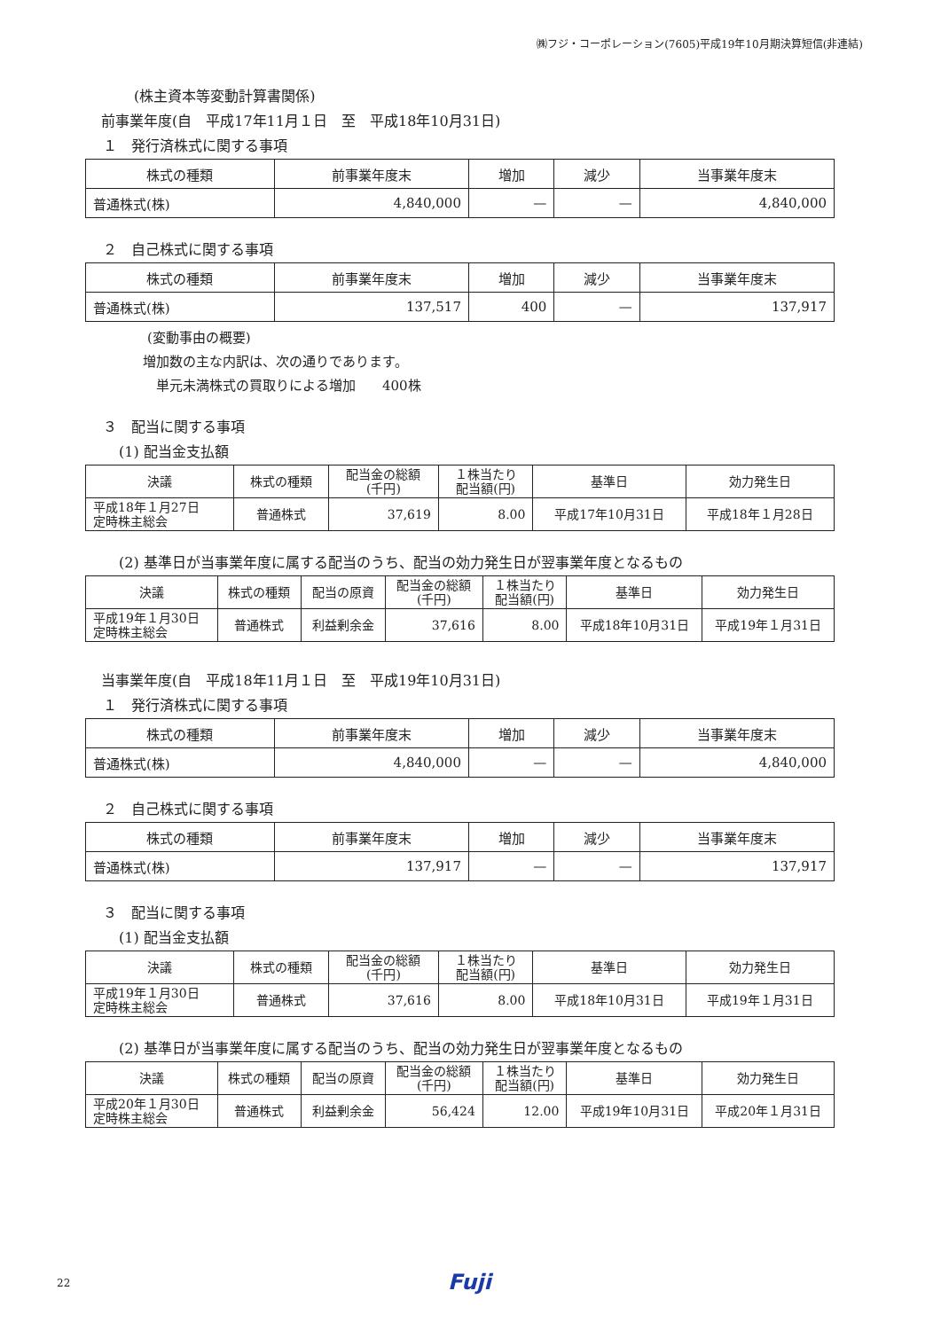㈱フジ・コーポレーション(7605)平成19年10月期決算短信(非連結)
(株主資本等変動計算書関係)
前事業年度(自　平成17年11月１日　至　平成18年10月31日)
１　発行済株式に関する事項
| 株式の種類 | 前事業年度末 | 増加 | 減少 | 当事業年度末 |
| --- | --- | --- | --- | --- |
| 普通株式(株) | 4,840,000 | — | — | 4,840,000 |
２　自己株式に関する事項
| 株式の種類 | 前事業年度末 | 増加 | 減少 | 当事業年度末 |
| --- | --- | --- | --- | --- |
| 普通株式(株) | 137,517 | 400 | — | 137,917 |
(変動事由の概要)
増加数の主な内訳は、次の通りであります。
単元未満株式の買取りによる増加　　400株
３　配当に関する事項
(1) 配当金支払額
| 決議 | 株式の種類 | 配当金の総額 (千円) | １株当たり 配当額(円) | 基準日 | 効力発生日 |
| --- | --- | --- | --- | --- | --- |
| 平成18年１月27日 定時株主総会 | 普通株式 | 37,619 | 8.00 | 平成17年10月31日 | 平成18年１月28日 |
(2) 基準日が当事業年度に属する配当のうち、配当の効力発生日が翌事業年度となるもの
| 決議 | 株式の種類 | 配当の原資 | 配当金の総額 (千円) | １株当たり 配当額(円) | 基準日 | 効力発生日 |
| --- | --- | --- | --- | --- | --- | --- |
| 平成19年１月30日 定時株主総会 | 普通株式 | 利益剰余金 | 37,616 | 8.00 | 平成18年10月31日 | 平成19年１月31日 |
当事業年度(自　平成18年11月１日　至　平成19年10月31日)
１　発行済株式に関する事項
| 株式の種類 | 前事業年度末 | 増加 | 減少 | 当事業年度末 |
| --- | --- | --- | --- | --- |
| 普通株式(株) | 4,840,000 | — | — | 4,840,000 |
２　自己株式に関する事項
| 株式の種類 | 前事業年度末 | 増加 | 減少 | 当事業年度末 |
| --- | --- | --- | --- | --- |
| 普通株式(株) | 137,917 | — | — | 137,917 |
３　配当に関する事項
(1) 配当金支払額
| 決議 | 株式の種類 | 配当金の総額 (千円) | １株当たり 配当額(円) | 基準日 | 効力発生日 |
| --- | --- | --- | --- | --- | --- |
| 平成19年１月30日 定時株主総会 | 普通株式 | 37,616 | 8.00 | 平成18年10月31日 | 平成19年１月31日 |
(2) 基準日が当事業年度に属する配当のうち、配当の効力発生日が翌事業年度となるもの
| 決議 | 株式の種類 | 配当の原資 | 配当金の総額 (千円) | １株当たり 配当額(円) | 基準日 | 効力発生日 |
| --- | --- | --- | --- | --- | --- | --- |
| 平成20年１月30日 定時株主総会 | 普通株式 | 利益剰余金 | 56,424 | 12.00 | 平成19年10月31日 | 平成20年１月31日 |
22 Fuji